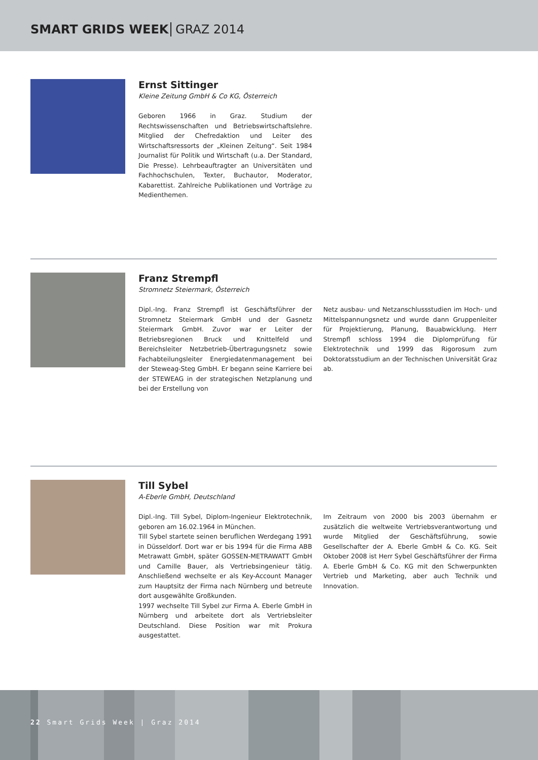SMART GRIDS WEEK GRAZ 2014
Ernst Sittinger
Kleine Zeitung GmbH & Co KG, Österreich
Geboren 1966 in Graz. Studium der Rechtswissenschaften und Betriebswirtschaftslehre. Mitglied der Chefredaktion und Leiter des Wirtschaftsressorts der „Kleinen Zeitung“. Seit 1984 Journalist für Politik und Wirtschaft (u.a. Der Standard, Die Presse). Lehrbeauftragter an Universitäten und Fachhochschulen, Texter, Buchautor, Moderator, Kabarettist. Zahlreiche Publikationen und Vorträge zu Medienthemen.
Franz Strempfl
Stromnetz Steiermark, Österreich
Dipl.-Ing. Franz Strempfl ist Geschäftsführer der Stromnetz Steiermark GmbH und der Gasnetz Steiermark GmbH. Zuvor war er Leiter der Betriebsregionen Bruck und Knittelfeld und Bereichsleiter Netzbetrieb-Übertragungsnetz sowie Fachabteilungsleiter Energiedatenmanagement bei der Steweag-Steg GmbH. Er begann seine Karriere bei der STEWEAG in der strategischen Netzplanung und bei der Erstellung von
Netz ausbau- und Netzanschlussstudien im Hoch- und Mittelspannungsnetz und wurde dann Gruppenleiter für Projektierung, Planung, Bauabwicklung. Herr Strempfl schloss 1994 die Diplomprüfung für Elektrotechnik und 1999 das Rigorosum zum Doktoratsstudium an der Technischen Universität Graz ab.
Till Sybel
A-Eberle GmbH, Deutschland
Dipl.-Ing. Till Sybel, Diplom-Ingenieur Elektrotechnik, geboren am 16.02.1964 in München.
Till Sybel startete seinen beruflichen Werdegang 1991 in Düsseldorf. Dort war er bis 1994 für die Firma ABB Metrawatt GmbH, später GOSSEN-METRAWATT GmbH und Camille Bauer, als Vertriebsingenieur tätig. Anschließend wechselte er als Key-Account Manager zum Hauptsitz der Firma nach Nürnberg und betreute dort ausgewählte Großkunden.
1997 wechselte Till Sybel zur Firma A. Eberle GmbH in Nürnberg und arbeitete dort als Vertriebsleiter Deutschland. Diese Position war mit Prokura ausgestattet.
Im Zeitraum von 2000 bis 2003 übernahm er zusätzlich die weltweite Vertriebsverantwortung und wurde Mitglied der Geschäftsführung, sowie Gesellschafter der A. Eberle GmbH & Co. KG. Seit Oktober 2008 ist Herr Sybel Geschäftsführer der Firma A. Eberle GmbH & Co. KG mit den Schwerpunkten Vertrieb und Marketing, aber auch Technik und Innovation.
22 Smart Grids Week | Graz 2014